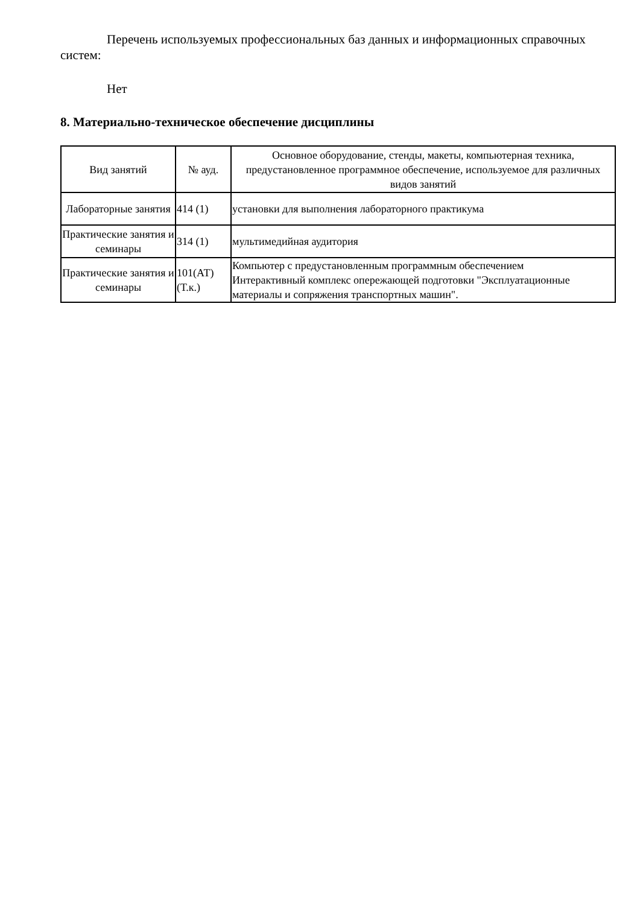Перечень используемых профессиональных баз данных и информационных справочных систем:
Нет
8. Материально-техническое обеспечение дисциплины
| Вид занятий | № ауд. | Основное оборудование, стенды, макеты, компьютерная техника, предустановленное программное обеспечение, используемое для различных видов занятий |
| Лабораторные занятия | 414 (1) | установки для выполнения лабораторного практикума |
| Практические занятия и семинары | 314 (1) | мультимедийная аудитория |
| Практические занятия и семинары | 101(АТ) (Т.к.) | Компьютер с предустановленным программным обеспечением Интерактивный комплекс опережающей подготовки "Эксплуатационные материалы и сопряжения транспортных машин". |